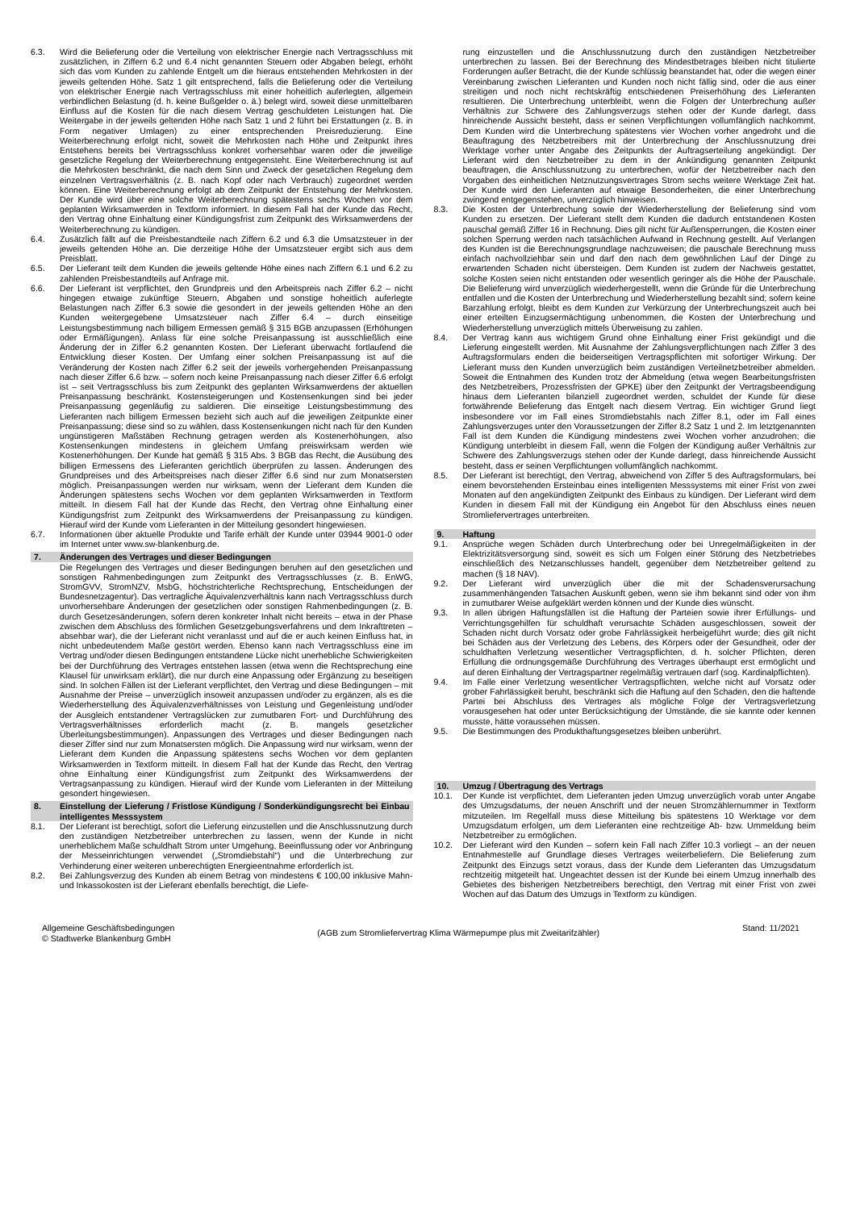6.3. Wird die Belieferung oder die Verteilung von elektrischer Energie nach Vertragsschluss mit zusätzlichen, in Ziffern 6.2 und 6.4 nicht genannten Steuern oder Abgaben belegt, erhöht sich das vom Kunden zu zahlende Entgelt um die hieraus entstehenden Mehrkosten in der jeweils geltenden Höhe. Satz 1 gilt entsprechend, falls die Belieferung oder die Verteilung von elektrischer Energie nach Vertragsschluss mit einer hoheitlich auferlegten, allgemein verbindlichen Belastung (d. h. keine Bußgelder o. ä.) belegt wird, soweit diese unmittelbaren Einfluss auf die Kosten für die nach diesem Vertrag geschuldeten Leistungen hat. Die Weitergabe in der jeweils geltenden Höhe nach Satz 1 und 2 führt bei Erstattungen (z. B. in Form negativer Umlagen) zu einer entsprechenden Preisreduzierung. Eine Weiterberechnung erfolgt nicht, soweit die Mehrkosten nach Höhe und Zeitpunkt ihres Entstehens bereits bei Vertragsschluss konkret vorhersehbar waren oder die jeweilige gesetzliche Regelung der Weiterberechnung entgegensteht. Eine Weiterberechnung ist auf die Mehrkosten beschränkt, die nach dem Sinn und Zweck der gesetzlichen Regelung dem einzelnen Vertragsverhältnis (z. B. nach Kopf oder nach Verbrauch) zugeordnet werden können. Eine Weiterberechnung erfolgt ab dem Zeitpunkt der Entstehung der Mehrkosten. Der Kunde wird über eine solche Weiterberechnung spätestens sechs Wochen vor dem geplanten Wirksamwerden in Textform informiert. In diesem Fall hat der Kunde das Recht, den Vertrag ohne Einhaltung einer Kündigungsfrist zum Zeitpunkt des Wirksamwerdens der Weiterberechnung zu kündigen.
6.4. Zusätzlich fällt auf die Preisbestandteile nach Ziffern 6.2 und 6.3 die Umsatzsteuer in der jeweils geltenden Höhe an. Die derzeitige Höhe der Umsatzsteuer ergibt sich aus dem Preisblatt.
6.5. Der Lieferant teilt dem Kunden die jeweils geltende Höhe eines nach Ziffern 6.1 und 6.2 zu zahlenden Preisbestandteils auf Anfrage mit.
6.6. Der Lieferant ist verpflichtet, den Grundpreis und den Arbeitspreis nach Ziffer 6.2 – nicht hingegen etwaige zukünftige Steuern, Abgaben und sonstige hoheitlich auferlegte Belastungen nach Ziffer 6.3 sowie die gesondert in der jeweils geltenden Höhe an den Kunden weitergegebene Umsatzsteuer nach Ziffer 6.4 – durch einseitige Leistungsbestimmung nach billigem Ermessen gemäß § 315 BGB anzupassen (Erhöhungen oder Ermäßigungen). Anlass für eine solche Preisanpassung ist ausschließlich eine Änderung der in Ziffer 6.2 genannten Kosten. Der Lieferant überwacht fortlaufend die Entwicklung dieser Kosten. Der Umfang einer solchen Preisanpassung ist auf die Veränderung der Kosten nach Ziffer 6.2 seit der jeweils vorhergehenden Preisanpassung nach dieser Ziffer 6.6 bzw. – sofern noch keine Preisanpassung nach dieser Ziffer 6.6 erfolgt ist – seit Vertragsschluss bis zum Zeitpunkt des geplanten Wirksamwerdens der aktuellen Preisanpassung beschränkt. Kostensteigerungen und Kostensenkungen sind bei jeder Preisanpassung gegenläufig zu saldieren. Die einseitige Leistungsbestimmung des Lieferanten nach billigem Ermessen bezieht sich auch auf die jeweiligen Zeitpunkte einer Preisanpassung; diese sind so zu wählen, dass Kostensenkungen nicht nach für den Kunden ungünstigeren Maßstäben Rechnung getragen werden als Kostenerhöhungen, also Kostensenkungen mindestens in gleichem Umfang preiswirksam werden wie Kostenerhöhungen. Der Kunde hat gemäß § 315 Abs. 3 BGB das Recht, die Ausübung des billigen Ermessens des Lieferanten gerichtlich überprüfen zu lassen. Änderungen des Grundpreises und des Arbeitspreises nach dieser Ziffer 6.6 sind nur zum Monatsersten möglich. Preisanpassungen werden nur wirksam, wenn der Lieferant dem Kunden die Änderungen spätestens sechs Wochen vor dem geplanten Wirksamwerden in Textform mitteilt. In diesem Fall hat der Kunde das Recht, den Vertrag ohne Einhaltung einer Kündigungsfrist zum Zeitpunkt des Wirksamwerdens der Preisanpassung zu kündigen. Hierauf wird der Kunde vom Lieferanten in der Mitteilung gesondert hingewiesen.
6.7. Informationen über aktuelle Produkte und Tarife erhält der Kunde unter 03944 9001-0 oder im Internet unter www.sw-blankenburg.de.
7. Änderungen des Vertrages und dieser Bedingungen
Die Regelungen des Vertrages und dieser Bedingungen beruhen auf den gesetzlichen und sonstigen Rahmenbedingungen zum Zeitpunkt des Vertragsschlusses (z. B. EnWG, StromGVV, StromNZV, MsbG, höchstrichterliche Rechtsprechung, Entscheidungen der Bundesnetzagentur). Das vertragliche Äquivalenzverhältnis kann nach Vertragsschluss durch unvorhersehbare Änderungen der gesetzlichen oder sonstigen Rahmenbedingungen (z. B. durch Gesetzesänderungen, sofern deren konkreter Inhalt nicht bereits – etwa in der Phase zwischen dem Abschluss des förmlichen Gesetzgebungsverfahrens und dem Inkrafttreten – absehbar war), die der Lieferant nicht veranlasst und auf die er auch keinen Einfluss hat, in nicht unbedeutendem Maße gestört werden. Ebenso kann nach Vertragsschluss eine im Vertrag und/oder diesen Bedingungen entstandene Lücke nicht unerhebliche Schwierigkeiten bei der Durchführung des Vertrages entstehen lassen (etwa wenn die Rechtsprechung eine Klausel für unwirksam erklärt), die nur durch eine Anpassung oder Ergänzung zu beseitigen sind. In solchen Fällen ist der Lieferant verpflichtet, den Vertrag und diese Bedingungen – mit Ausnahme der Preise – unverzüglich insoweit anzupassen und/oder zu ergänzen, als es die Wiederherstellung des Äquivalenzverhältnisses von Leistung und Gegenleistung und/oder der Ausgleich entstandener Vertragslücken zur zumutbaren Fort- und Durchführung des Vertragsverhältnisses erforderlich macht (z. B. mangels gesetzlicher Überleitungsbestimmungen). Anpassungen des Vertrages und dieser Bedingungen nach dieser Ziffer sind nur zum Monatsersten möglich. Die Anpassung wird nur wirksam, wenn der Lieferant dem Kunden die Anpassung spätestens sechs Wochen vor dem geplanten Wirksamwerden in Textform mitteilt. In diesem Fall hat der Kunde das Recht, den Vertrag ohne Einhaltung einer Kündigungsfrist zum Zeitpunkt des Wirksamwerdens der Vertragsanpassung zu kündigen. Hierauf wird der Kunde vom Lieferanten in der Mitteilung gesondert hingewiesen.
8. Einstellung der Lieferung / Fristlose Kündigung / Sonderkündigungsrecht bei Einbau intelligentes Messsystem
8.1. Der Lieferant ist berechtigt, sofort die Lieferung einzustellen und die Anschlussnutzung durch den zuständigen Netzbetreiber unterbrechen zu lassen, wenn der Kunde in nicht unerheblichem Maße schuldhaft Strom unter Umgehung, Beeinflussung oder vor Anbringung der Messeinrichtungen verwendet („Stromdiebstahl“) und die Unterbrechung zur Verhinderung einer weiteren unberechtigten Energieentnahme erforderlich ist.
8.2. Bei Zahlungsverzug des Kunden ab einem Betrag von mindestens € 100,00 inklusive Mahn- und Inkassokosten ist der Lieferant ebenfalls berechtigt, die Liefe-
rung einzustellen und die Anschlussnutzung durch den zuständigen Netzbetreiber unterbrechen zu lassen. Bei der Berechnung des Mindestbetrages bleiben nicht titulierte Forderungen außer Betracht, die der Kunde schlüssig beanstandet hat, oder die wegen einer Vereinbarung zwischen Lieferanten und Kunden noch nicht fällig sind, oder die aus einer streitigen und noch nicht rechtskräftig entschiedenen Preiserhöhung des Lieferanten resultieren. Die Unterbrechung unterbleibt, wenn die Folgen der Unterbrechung außer Verhältnis zur Schwere des Zahlungsverzugs stehen oder der Kunde darlegt, dass hinreichende Aussicht besteht, dass er seinen Verpflichtungen vollumfänglich nachkommt. Dem Kunden wird die Unterbrechung spätestens vier Wochen vorher angedroht und die Beauftragung des Netzbetreibers mit der Unterbrechung der Anschlussnutzung drei Werktage vorher unter Angabe des Zeitpunkts der Auftragserteilung angekündigt. Der Lieferant wird den Netzbetreiber zu dem in der Ankündigung genannten Zeitpunkt beauftragen, die Anschlussnutzung zu unterbrechen, wofür der Netzbetreiber nach den Vorgaben des einheitlichen Netznutzungsvertrages Strom sechs weitere Werktage Zeit hat. Der Kunde wird den Lieferanten auf etwaige Besonderheiten, die einer Unterbrechung zwingend entgegenstehen, unverzüglich hinweisen.
8.3. Die Kosten der Unterbrechung sowie der Wiederherstellung der Belieferung sind vom Kunden zu ersetzen. Der Lieferant stellt dem Kunden die dadurch entstandenen Kosten pauschal gemäß Ziffer 16 in Rechnung. Dies gilt nicht für Außensperrungen, die Kosten einer solchen Sperrung werden nach tatsächlichen Aufwand in Rechnung gestellt. Auf Verlangen des Kunden ist die Berechnungsgrundlage nachzuweisen; die pauschale Berechnung muss einfach nachvollziehbar sein und darf den nach dem gewöhnlichen Lauf der Dinge zu erwartenden Schaden nicht übersteigen. Dem Kunden ist zudem der Nachweis gestattet, solche Kosten seien nicht entstanden oder wesentlich geringer als die Höhe der Pauschale. Die Belieferung wird unverzüglich wiederhergestellt, wenn die Gründe für die Unterbrechung entfallen und die Kosten der Unterbrechung und Wiederherstellung bezahlt sind; sofern keine Barzahlung erfolgt, bleibt es dem Kunden zur Verkürzung der Unterbrechungszeit auch bei einer erteilten Einzugsermächtigung unbenommen, die Kosten der Unterbrechung und Wiederherstellung unverzüglich mittels Überweisung zu zahlen.
8.4. Der Vertrag kann aus wichtigem Grund ohne Einhaltung einer Frist gekündigt und die Lieferung eingestellt werden. Mit Ausnahme der Zahlungsverpflichtungen nach Ziffer 3 des Auftragsformulars enden die beiderseitigen Vertragspflichten mit sofortiger Wirkung. Der Lieferant muss den Kunden unverzüglich beim zuständigen Verteilnetzbetreiber abmelden. Soweit die Entnahmen des Kunden trotz der Abmeldung (etwa wegen Bearbeitungsfristen des Netzbetreibers, Prozessfristen der GPKE) über den Zeitpunkt der Vertragsbeendigung hinaus dem Lieferanten bilanziell zugeordnet werden, schuldet der Kunde für diese fortwährende Belieferung das Entgelt nach diesem Vertrag. Ein wichtiger Grund liegt insbesondere vor im Fall eines Stromdiebstahls nach Ziffer 8.1, oder im Fall eines Zahlungsverzuges unter den Voraussetzungen der Ziffer 8.2 Satz 1 und 2. Im letztgenannten Fall ist dem Kunden die Kündigung mindestens zwei Wochen vorher anzudrohen; die Kündigung unterbleibt in diesem Fall, wenn die Folgen der Kündigung außer Verhältnis zur Schwere des Zahlungsverzugs stehen oder der Kunde darlegt, dass hinreichende Aussicht besteht, dass er seinen Verpflichtungen vollumfänglich nachkommt.
8.5. Der Lieferant ist berechtigt, den Vertrag, abweichend von Ziffer 5 des Auftragsformulars, bei einem bevorstehenden Ersteinbau eines intelligenten Messsystems mit einer Frist von zwei Monaten auf den angekündigten Zeitpunkt des Einbaus zu kündigen. Der Lieferant wird dem Kunden in diesem Fall mit der Kündigung ein Angebot für den Abschluss eines neuen Stromliefervertrages unterbreiten.
9. Haftung
9.1. Ansprüche wegen Schäden durch Unterbrechung oder bei Unregelmäßigkeiten in der Elektrizitätsversorgung sind, soweit es sich um Folgen einer Störung des Netzbetriebes einschließlich des Netzanschlusses handelt, gegenüber dem Netzbetreiber geltend zu machen (§ 18 NAV).
9.2. Der Lieferant wird unverzüglich über die mit der Schadensverursachung zusammenhängenden Tatsachen Auskunft geben, wenn sie ihm bekannt sind oder von ihm in zumutbarer Weise aufgeklärt werden können und der Kunde dies wünscht.
9.3. In allen übrigen Haftungsfällen ist die Haftung der Parteien sowie ihrer Erfüllungs- und Verrichtungsgehilfen für schuldhaft verursachte Schäden ausgeschlossen, soweit der Schaden nicht durch Vorsatz oder grobe Fahrlässigkeit herbeigeführt wurde; dies gilt nicht bei Schäden aus der Verletzung des Lebens, des Körpers oder der Gesundheit, oder der schuldhaften Verletzung wesentlicher Vertragspflichten, d. h. solcher Pflichten, deren Erfüllung die ordnungsgemäße Durchführung des Vertrages überhaupt erst ermöglicht und auf deren Einhaltung der Vertragspartner regelmäßig vertrauen darf (sog. Kardinalpflichten).
9.4. Im Falle einer Verletzung wesentlicher Vertragspflichten, welche nicht auf Vorsatz oder grober Fahrlässigkeit beruht, beschränkt sich die Haftung auf den Schaden, den die haftende Partei bei Abschluss des Vertrages als mögliche Folge der Vertragsverletzung vorausgesehen hat oder unter Berücksichtigung der Umstände, die sie kannte oder kennen musste, hätte voraussehen müssen.
9.5. Die Bestimmungen des Produkthaftungsgesetzes bleiben unberührt.
10. Umzug / Übertragung des Vertrags
10.1. Der Kunde ist verpflichtet, dem Lieferanten jeden Umzug unverzüglich vorab unter Angabe des Umzugsdatums, der neuen Anschrift und der neuen Stromzählernummer in Textform mitzuteilen. Im Regelfall muss diese Mitteilung bis spätestens 10 Werktage vor dem Umzugsdatum erfolgen, um dem Lieferanten eine rechtzeitige Ab- bzw. Ummeldung beim Netzbetreiber zu ermöglichen.
10.2. Der Lieferant wird den Kunden – sofern kein Fall nach Ziffer 10.3 vorliegt – an der neuen Entnahmestelle auf Grundlage dieses Vertrages weiterbeliefern. Die Belieferung zum Zeitpunkt des Einzugs setzt voraus, dass der Kunde dem Lieferanten das Umzugsdatum rechtzeitig mitgeteilt hat. Ungeachtet dessen ist der Kunde bei einem Umzug innerhalb des Gebietes des bisherigen Netzbetreibers berechtigt, den Vertrag mit einer Frist von zwei Wochen auf das Datum des Umzugs in Textform zu kündigen.
Allgemeine Geschäftsbedingungen
© Stadtwerke Blankenburg GmbH
(AGB zum Stromliefervertrag Klima Wärmepumpe plus mit Zweitarifzähler)
Stand: 11/2021